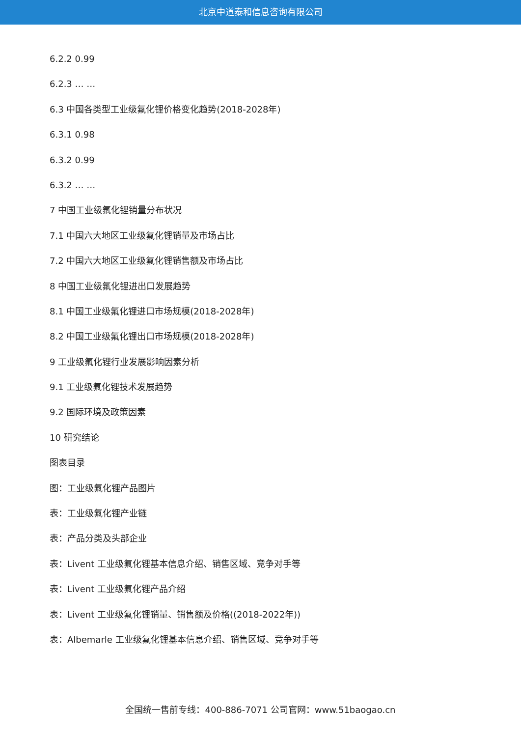北京中道泰和信息咨询有限公司
6.2.2 0.99
6.2.3 … …
6.3 中国各类型工业级氟化锂价格变化趋势(2018-2028年)
6.3.1 0.98
6.3.2 0.99
6.3.2 … …
7 中国工业级氟化锂销量分布状况
7.1 中国六大地区工业级氟化锂销量及市场占比
7.2 中国六大地区工业级氟化锂销售额及市场占比
8 中国工业级氟化锂进出口发展趋势
8.1 中国工业级氟化锂进口市场规模(2018-2028年)
8.2 中国工业级氟化锂出口市场规模(2018-2028年)
9 工业级氟化锂行业发展影响因素分析
9.1 工业级氟化锂技术发展趋势
9.2 国际环境及政策因素
10 研究结论
图表目录
图：工业级氟化锂产品图片
表：工业级氟化锂产业链
表：产品分类及头部企业
表：Livent 工业级氟化锂基本信息介绍、销售区域、竞争对手等
表：Livent 工业级氟化锂产品介绍
表：Livent 工业级氟化锂销量、销售额及价格((2018-2022年))
表：Albemarle 工业级氟化锂基本信息介绍、销售区域、竞争对手等
全国统一售前专线：400-886-7071 公司官网：www.51baogao.cn